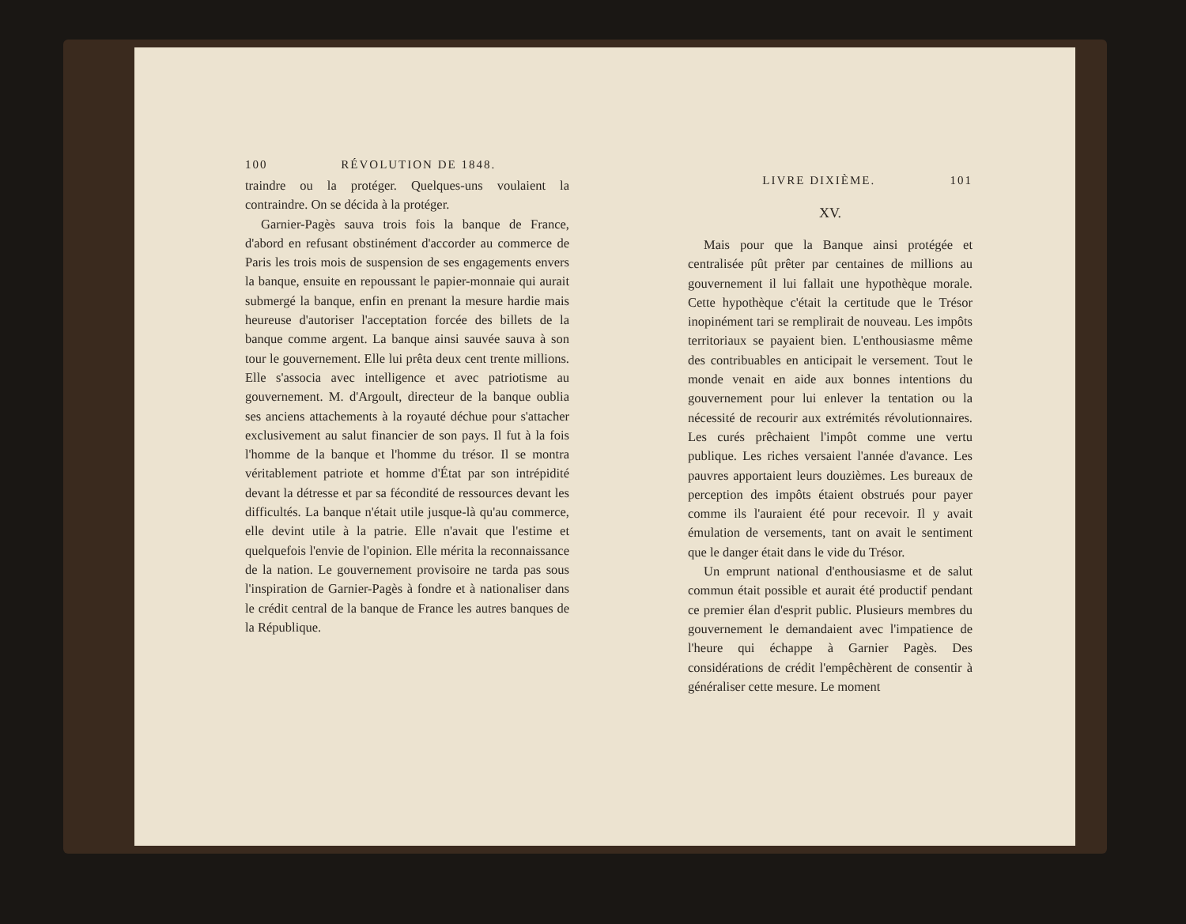100 RÉVOLUTION DE 1848.
traindre ou la protéger. Quelques-uns voulaient la contraindre. On se décida à la protéger.
Garnier-Pagès sauva trois fois la banque de France, d'abord en refusant obstinément d'accorder au commerce de Paris les trois mois de suspension de ses engagements envers la banque, ensuite en repoussant le papier-monnaie qui aurait submergé la banque, enfin en prenant la mesure hardie mais heureuse d'autoriser l'acceptation forcée des billets de la banque comme argent. La banque ainsi sauvée sauva à son tour le gouvernement. Elle lui prêta deux cent trente millions. Elle s'associa avec intelligence et avec patriotisme au gouvernement. M. d'Argoult, directeur de la banque oublia ses anciens attachements à la royauté déchue pour s'attacher exclusivement au salut financier de son pays. Il fut à la fois l'homme de la banque et l'homme du trésor. Il se montra véritablement patriote et homme d'État par son intrépidité devant la détresse et par sa fécondité de ressources devant les difficultés. La banque n'était utile jusque-là qu'au commerce, elle devint utile à la patrie. Elle n'avait que l'estime et quelquefois l'envie de l'opinion. Elle mérita la reconnaissance de la nation. Le gouvernement provisoire ne tarda pas sous l'inspiration de Garnier-Pagès à fondre et à nationaliser dans le crédit central de la banque de France les autres banques de la République.
LIVRE DIXIÈME. 101
XV.
Mais pour que la Banque ainsi protégée et centralisée pût prêter par centaines de millions au gouvernement il lui fallait une hypothèque morale. Cette hypothèque c'était la certitude que le Trésor inopinément tari se remplirait de nouveau. Les impôts territoriaux se payaient bien. L'enthousiasme même des contribuables en anticipait le versement. Tout le monde venait en aide aux bonnes intentions du gouvernement pour lui enlever la tentation ou la nécessité de recourir aux extrémités révolutionnaires. Les curés prêchaient l'impôt comme une vertu publique. Les riches versaient l'année d'avance. Les pauvres apportaient leurs douzièmes. Les bureaux de perception des impôts étaient obstrués pour payer comme ils l'auraient été pour recevoir. Il y avait émulation de versements, tant on avait le sentiment que le danger était dans le vide du Trésor.
Un emprunt national d'enthousiasme et de salut commun était possible et aurait été productif pendant ce premier élan d'esprit public. Plusieurs membres du gouvernement le demandaient avec l'impatience de l'heure qui échappe à Garnier Pagès. Des considérations de crédit l'empêchèrent de consentir à généraliser cette mesure. Le moment